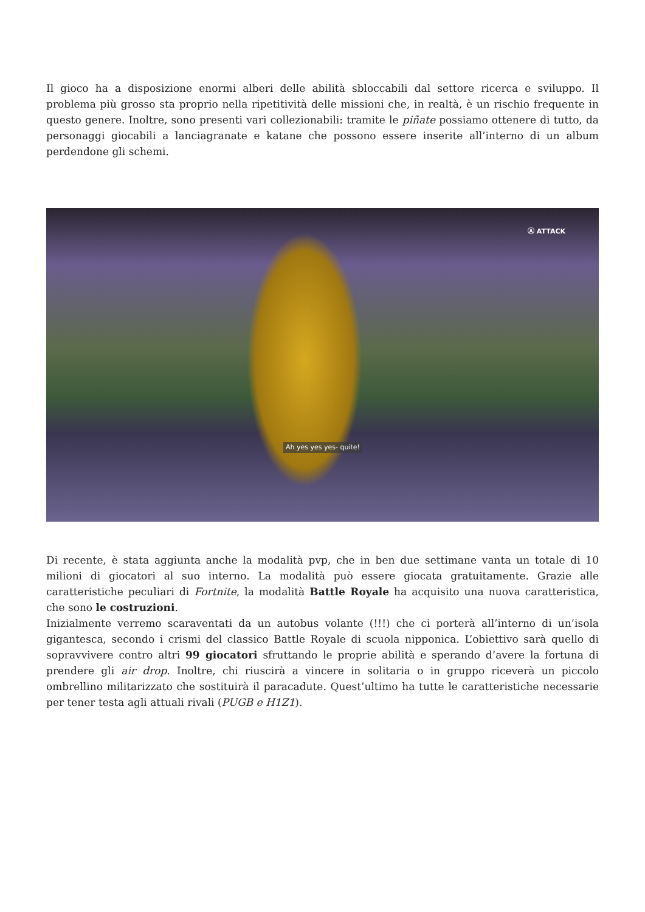Il gioco ha a disposizione enormi alberi delle abilità sbloccabili dal settore ricerca e sviluppo. Il problema più grosso sta proprio nella ripetitività delle missioni che, in realtà, è un rischio frequente in questo genere. Inoltre, sono presenti vari collezionabili: tramite le piñate possiamo ottenere di tutto, da personaggi giocabili a lanciagranate e katane che possono essere inserite all’interno di un album perdendone gli schemi.
Ⓐ ATTACK
Ah yes yes yes- quite!
Di recente, è stata aggiunta anche la modalità pvp, che in ben due settimane vanta un totale di 10 milioni di giocatori al suo interno. La modalità può essere giocata gratuitamente. Grazie alle caratteristiche peculiari di Fortnite, la modalità Battle Royale ha acquisito una nuova caratteristica, che sono le costruzioni.
Inizialmente verremo scaraventati da un autobus volante (!!!) che ci porterà all’interno di un’isola gigantesca, secondo i crismi del classico Battle Royale di scuola nipponica. L’obiettivo sarà quello di sopravvivere contro altri 99 giocatori sfruttando le proprie abilità e sperando d’avere la fortuna di prendere gli air drop. Inoltre, chi riuscirà a vincere in solitaria o in gruppo riceverà un piccolo ombrellino militarizzato che sostituirà il paracadute. Quest’ultimo ha tutte le caratteristiche necessarie per tener testa agli attuali rivali (PUGB e H1Z1).